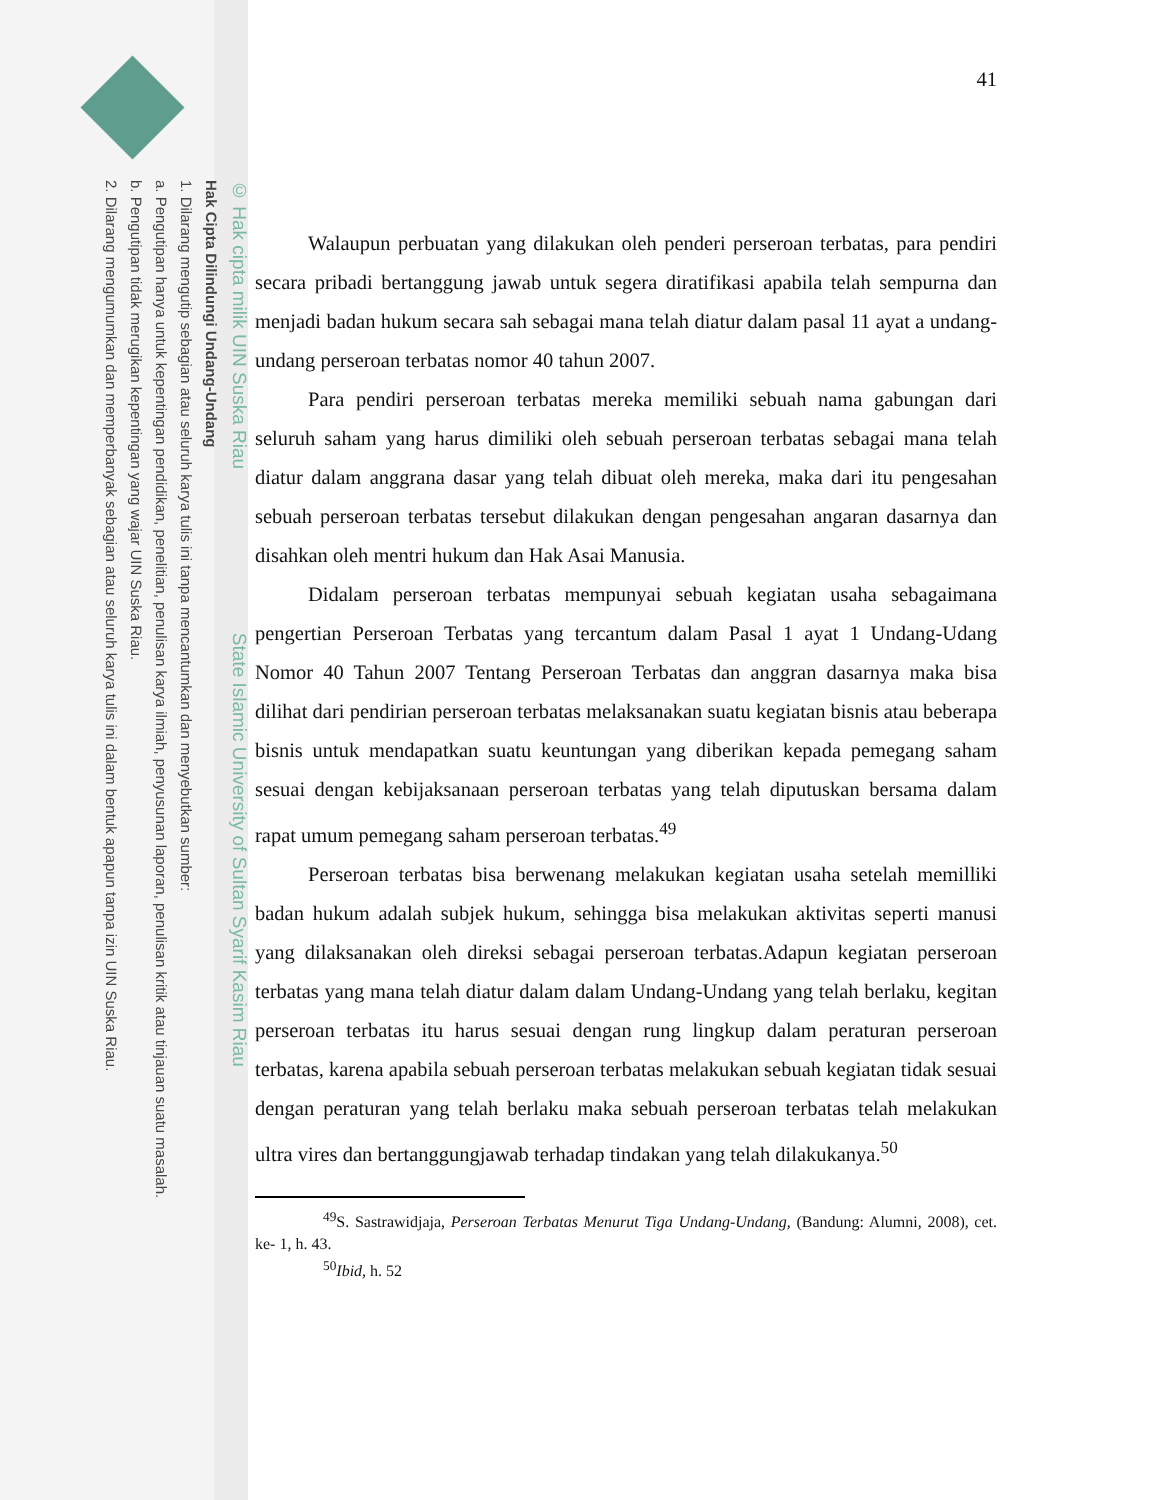© Hak cipta milik UIN Suska Riau State Islamic University of Sultan Syarif Kasim Riau
Hak Cipta Dilindungi Undang-Undang
1. Dilarang mengutip sebagian atau seluruh karya tulis ini tanpa mencantumkan dan menyebutkan sumber:
a. Pengutipan hanya untuk kepentingan pendidikan, penelitian, penulisan karya ilmiah, penyusunan laporan, penulisan kritik atau tinjauan suatu masalah.
b. Pengutipan tidak merugikan kepentingan yang wajar UIN Suska Riau.
2. Dilarang mengumumkan dan memperbanyak sebagian atau seluruh karya tulis ini dalam bentuk apapun tanpa izin UIN Suska Riau.
41
Walaupun perbuatan yang dilakukan oleh penderi perseroan terbatas, para pendiri secara pribadi bertanggung jawab untuk segera diratifikasi apabila telah sempurna dan menjadi badan hukum secara sah sebagai mana telah diatur dalam pasal 11 ayat a undang-undang perseroan terbatas nomor 40 tahun 2007.
Para pendiri perseroan terbatas mereka memiliki sebuah nama gabungan dari seluruh saham yang harus dimiliki oleh sebuah perseroan terbatas sebagai mana telah diatur dalam anggrana dasar yang telah dibuat oleh mereka, maka dari itu pengesahan sebuah perseroan terbatas tersebut dilakukan dengan pengesahan angaran dasarnya dan disahkan oleh mentri hukum dan Hak Asai Manusia.
Didalam perseroan terbatas mempunyai sebuah kegiatan usaha sebagaimana pengertian Perseroan Terbatas yang tercantum dalam Pasal 1 ayat 1 Undang-Udang Nomor 40 Tahun 2007 Tentang Perseroan Terbatas dan anggran dasarnya maka bisa dilihat dari pendirian perseroan terbatas melaksanakan suatu kegiatan bisnis atau beberapa bisnis untuk mendapatkan suatu keuntungan yang diberikan kepada pemegang saham sesuai dengan kebijaksanaan perseroan terbatas yang telah diputuskan bersama dalam rapat umum pemegang saham perseroan terbatas.<sup>49</sup>
Perseroan terbatas bisa berwenang melakukan kegiatan usaha setelah memilliki badan hukum adalah subjek hukum, sehingga bisa melakukan aktivitas seperti manusi yang dilaksanakan oleh direksi sebagai perseroan terbatas.Adapun kegiatan perseroan terbatas yang mana telah diatur dalam dalam Undang-Undang yang telah berlaku, kegitan perseroan terbatas itu harus sesuai dengan rung lingkup dalam peraturan perseroan terbatas, karena apabila sebuah perseroan terbatas melakukan sebuah kegiatan tidak sesuai dengan peraturan yang telah berlaku maka sebuah perseroan terbatas telah melakukan ultra vires dan bertanggungjawab terhadap tindakan yang telah dilakukanya.<sup>50</sup>
<sup>49</sup>S. Sastrawidjaja, Perseroan Terbatas Menurut Tiga Undang-Undang, (Bandung: Alumni, 2008), cet. ke- 1, h. 43.
<sup>50</sup> Ibid, h. 52